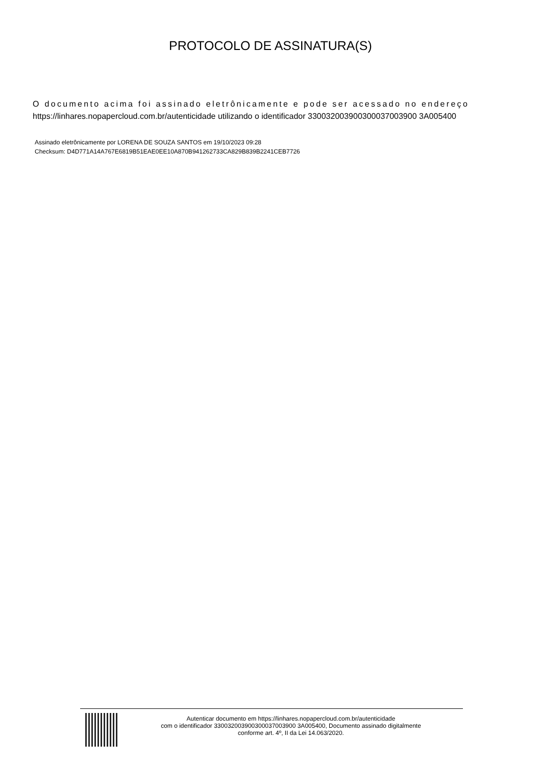PROTOCOLO DE ASSINATURA(S)
O documento acima foi assinado eletrônicamente e pode ser acessado no endereço
https://linhares.nopapercloud.com.br/autenticidade utilizando o identificador 330032003900300037003900 3A005400
Assinado eletrônicamente por LORENA DE SOUZA SANTOS em 19/10/2023 09:28
Checksum: D4D771A14A767E6819B51EAE0EE10A870B941262733CA829B839B2241CEB7726
Autenticar documento em https://linhares.nopapercloud.com.br/autenticidade
com o identificador 330032003900300037003900 3A005400, Documento assinado digitalmente
conforme art. 4º, II da Lei 14.063/2020.